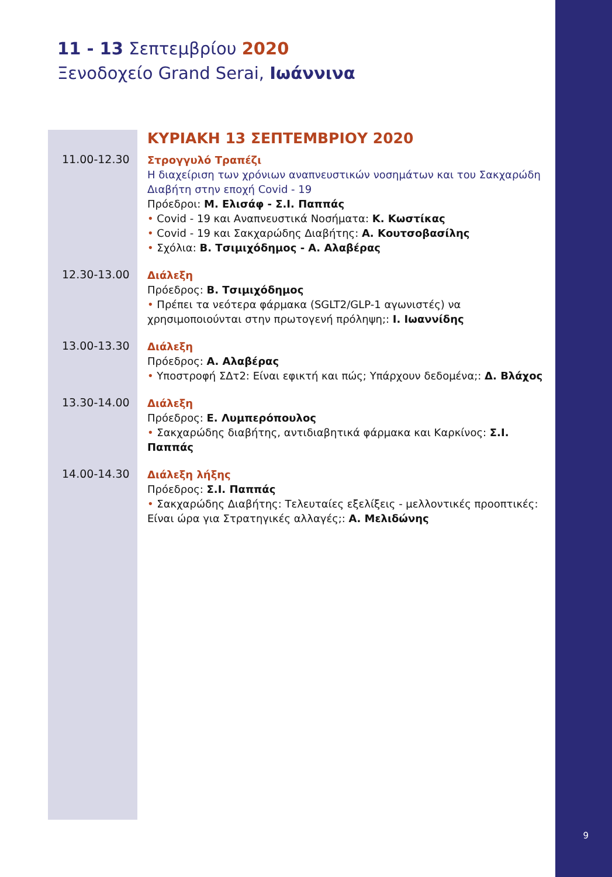9
11 - 13 Σεπτεμβρίου 2020
Ξενοδοχείο Grand Serai, Ιωάννινα
ΚΥΡΙΑΚΗ 13 ΣΕΠΤΕΜΒΡΙΟΥ 2020
11.00-12.30
Στρογγυλό Τραπέζι
Η διαχείριση των χρόνιων αναπνευστικών νοσημάτων και του Σακχαρώδη Διαβήτη στην εποχή Covid - 19
Πρόεδροι: Μ. Ελισάφ - Σ.Ι. Παππάς
• Covid - 19 και Αναπνευστικά Νοσήματα: Κ. Κωστίκας
• Covid - 19 και Σακχαρώδης Διαβήτης: Α. Κουτσοβασίλης
• Σχόλια: Β. Τσιμιχόδημος - Α. Αλαβέρας
12.30-13.00
Διάλεξη
Πρόεδρος: Β. Τσιμιχόδημος
• Πρέπει τα νεότερα φάρμακα (SGLT2/GLP-1 αγωνιστές) να χρησιμοποιούνται στην πρωτογενή πρόληψη;: Ι. Ιωαννίδης
13.00-13.30
Διάλεξη
Πρόεδρος: Α. Αλαβέρας
• Υποστροφή ΣΔτ2: Είναι εφικτή και πώς; Υπάρχουν δεδομένα;: Δ. Βλάχος
13.30-14.00
Διάλεξη
Πρόεδρος: Ε. Λυμπερόπουλος
• Σακχαρώδης διαβήτης, αντιδιαβητικά φάρμακα και Καρκίνος: Σ.Ι. Παππάς
14.00-14.30
Διάλεξη λήξης
Πρόεδρος: Σ.Ι. Παππάς
• Σακχαρώδης Διαβήτης: Τελευταίες εξελίξεις - μελλοντικές προοπτικές: Είναι ώρα για Στρατηγικές αλλαγές;: Α. Μελιδώνης